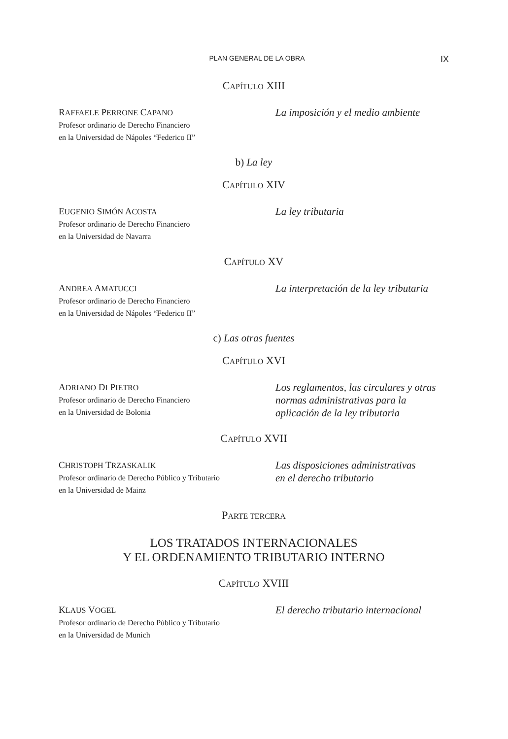PLAN GENERAL DE LA OBRA IX
CAPÍTULO XIII
RAFFAELE PERRONE CAPANO
Profesor ordinario de Derecho Financiero
en la Universidad de Nápoles “Federico II”
La imposición y el medio ambiente
b) La ley
CAPÍTULO XIV
EUGENIO SIMÓN ACOSTA
Profesor ordinario de Derecho Financiero
en la Universidad de Navarra
La ley tributaria
CAPÍTULO XV
ANDREA AMATUCCI
Profesor ordinario de Derecho Financiero
en la Universidad de Nápoles “Federico II”
La interpretación de la ley tributaria
c) Las otras fuentes
CAPÍTULO XVI
ADRIANO DI PIETRO
Profesor ordinario de Derecho Financiero
en la Universidad de Bolonia
Los reglamentos, las circulares y otras normas administrativas para la aplicación de la ley tributaria
CAPÍTULO XVII
CHRISTOPH TRZASKALIK
Profesor ordinario de Derecho Público y Tributario
en la Universidad de Mainz
Las disposiciones administrativas
en el derecho tributario
PARTE TERCERA
LOS TRATADOS INTERNACIONALES
Y EL ORDENAMIENTO TRIBUTARIO INTERNO
CAPÍTULO XVIII
KLAUS VOGEL
Profesor ordinario de Derecho Público y Tributario
en la Universidad de Munich
El derecho tributario internacional